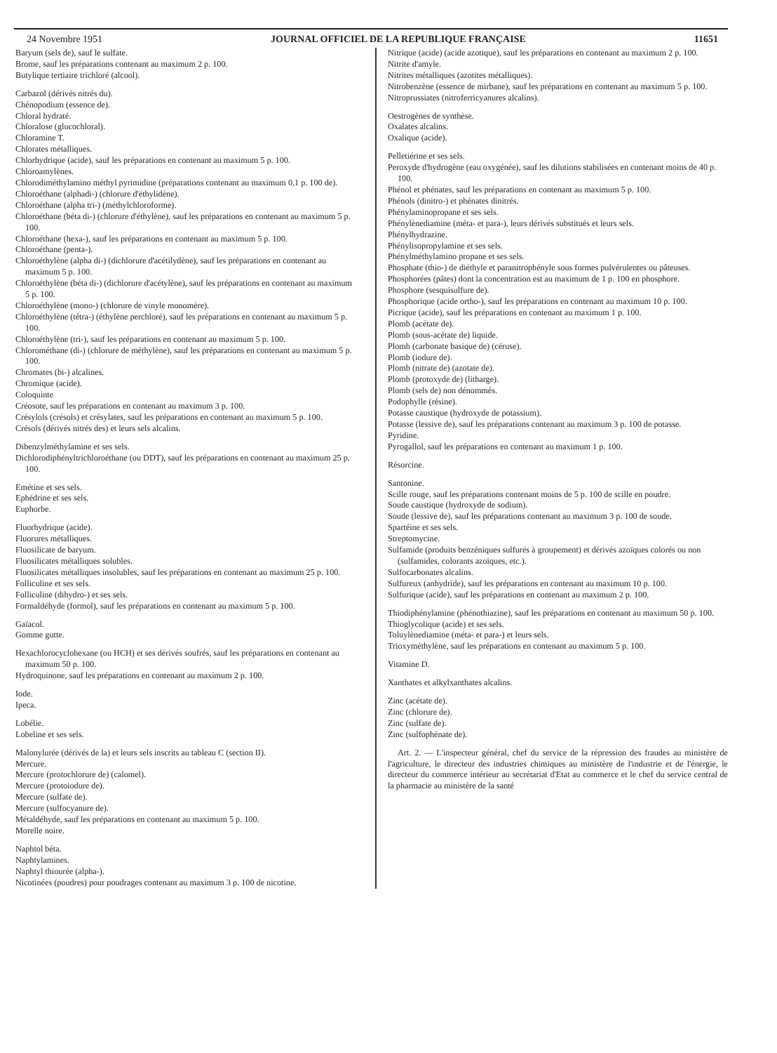24 Novembre 1951 JOURNAL OFFICIEL DE LA REPUBLIQUE FRANÇAISE 11651
Baryum (sels de), sauf le sulfate.
Brome, sauf les préparations contenant au maximum 2 p. 100.
Butylique tertiaire trichloré (alcool).
Carbazol (dérivés nitrés du).
Chénopodium (essence de).
Chloral hydraté.
Chloralose (glucochloral).
Chloramine T.
Chlorates métalliques.
Chlorhydrique (acide), sauf les préparations en contenant au maximum 5 p. 100.
Chloroamylènes.
Chlorodiméthylamino méthyl pyrimidine (préparations contenant au maximum 0,1 p. 100 de).
Chloroéthane (alphadi-) (chlorure d'éthylidène).
Chloroéthane (alpha tri-) (méthylchloroforme).
Chloroéthane (béta di-) (chlorure d'éthylène), sauf les préparations en contenant au maximum 5 p. 100.
Chloroéthane (hexa-), sauf les préparations en contenant au maximum 5 p. 100.
Chloroéthane (penta-).
Chloroéthylène (alpha di-) (dichlorure d'acétilydène), sauf les préparations en contenant au maximum 5 p. 100.
Chloroéthylène (béta di-) (dichlorure d'acétylène), sauf les préparations en contenant au maximum 5 p. 100.
Chloroéthylène (mono-) (chlorure de vinyle monomère).
Chloroéthylène (tétra-) (éthylène perchloré), sauf les préparations en contenant au maximum 5 p. 100.
Chloroéthylène (tri-), sauf les préparations en contenant au maximum 5 p. 100.
Chlorométhane (di-) (chlorure de méthylène), sauf les préparations en contenant au maximum 5 p. 100.
Chromates (bi-) alcalines.
Chromique (acide).
Coloquinte
Créosote, sauf les préparations en contenant au maximum 3 p. 100.
Crésylols (crésols) et crésylates, sauf les préparations en contenant au maximum 5 p. 100.
Crésols (dérivés nitrés des) et leurs sels alcalins.
Dibenzylméthylamine et ses sels.
Dichlorodiphényltrichloroéthane (ou DDT), sauf les préparations en contenant au maximum 25 p. 100.
Emétine et ses sels.
Ephédrine et ses sels.
Euphorbe.
Fluorhydrique (acide).
Fluorures métalliques.
Fluosilicate de baryum.
Fluosilicates métalliques solubles.
Fluosilicates métalliques insolubles, sauf les préparations en contenant au maximum 25 p. 100.
Folliculine et ses sels.
Folliculine (dihydro-) et ses sels.
Formaldéhyde (formol), sauf les préparations en contenant au maximum 5 p. 100.
Gaïacol.
Gomme gutte.
Hexachlorocyclohexane (ou HCH) et ses dérivés soufrés, sauf les préparations en contenant au maximum 50 p. 100.
Hydroquinone, sauf les préparations en contenant au maximum 2 p. 100.
Iode.
Ipeca.
Lobélie.
Lobeline et ses sels.
Malonylurée (dérivés de la) et leurs sels inscrits au tableau C (section II).
Mercure.
Mercure (protochlorure de) (calomel).
Mercure (protoiodure de).
Mercure (sulfate de).
Mercure (sulfocyanure de).
Métaldéhyde, sauf les préparations en contenant au maximum 5 p. 100.
Morelle noire.
Naphtol béta.
Naphtylamines.
Naphtyl thiourée (alpha-).
Nicotinées (poudres) pour poudrages contenant au maximum 3 p. 100 de nicotine.
Nitrique (acide) (acide azotique), sauf les préparations en contenant au maximum 2 p. 100.
Nitrite d'amyle.
Nitrites métalliques (azotites métalliques).
Nitrobenzène (essence de mirbane), sauf les préparations en contenant au maximum 5 p. 100.
Nitroprussiates (nitroferricyanures alcalins).
Oestrogènes de synthèse.
Oxalates alcalins.
Oxalique (acide).
Pelletiérine et ses sels.
Peroxyde d'hydrogène (eau oxygénée), sauf les dilutions stabilisées en contenant moins de 40 p. 100.
Phénol et phénates, sauf les préparations en contenant au maximum 5 p. 100.
Phénols (dinitro-) et phénates dinitrés.
Phénylaminopropane et ses sels.
Phénylènediamine (méta- et para-), leurs dérivés substitués et leurs sels.
Phénylhydrazine.
Phénylisopropylamine et ses sels.
Phénylméthylamino propane et ses sels.
Phosphate (thio-) de diéthyle et paranitrophényle sous formes pulvérulentes ou pâteuses.
Phosphorées (pâtes) dont la concentration est au maximum de 1 p. 100 en phosphore.
Phosphore (sesquisulfure de).
Phosphorique (acide ortho-), sauf les préparations en contenant au maximum 10 p. 100.
Picrique (acide), sauf les préparations en contenant au maximum 1 p. 100.
Plomb (acétate de).
Plomb (sous-acétate de) liquide.
Plomb (carbonate basique de) (céruse).
Plomb (iodure de).
Plomb (nitrate de) (azotate de).
Plomb (protoxyde de) (litharge).
Plomb (sels de) non dénommés.
Podophylle (résine).
Potasse caustique (hydroxyde de potassium).
Potasse (lessive de), sauf les préparations contenant au maximum 3 p. 100 de potasse.
Pyridine.
Pyrogallol, sauf les préparations en contenant au maximum 1 p. 100.
Résorcine.
Santonine.
Scille rouge, sauf les préparations contenant moins de 5 p. 100 de scille en poudre.
Soude caustique (hydroxyde de sodium).
Soude (lessive de), sauf les préparations contenant au maximum 3 p. 100 de soude.
Spartéine et ses sels.
Streptomycine.
Sulfamide (produits benzéniques sulfurés à groupement) et dérivés azoïques colorés ou non (sulfamides, colorants azoïques, etc.).
Sulfocarbonates alcalins.
Sulfureux (anhydride), sauf les préparations en contenant au maximum 10 p. 100.
Sulfurique (acide), sauf les préparations en contenant au maximum 2 p. 100.
Thiodiphénylamine (phénothiazine), sauf les préparations en contenant au maximum 50 p. 100.
Thioglycolique (acide) et ses sels.
Toluylènediamine (méta- et para-) et leurs sels.
Trioxyméthylène, sauf les préparations en contenant au maximum 5 p. 100.
Vitamine D.
Xanthates et alkylxanthates alcalins.
Zinc (acétate de).
Zinc (chlorure de).
Zinc (sulfate de).
Zinc (sulfophénate de).
Art. 2. — L'inspecteur général, chef du service de la répression des fraudes au ministère de l'agriculture, le directeur des industries chimiques au ministère de l'industrie et de l'énergie, le directeur du commerce intérieur au secrétariat d'Etat au commerce et le chef du service central de la pharmacie au ministère de la santé